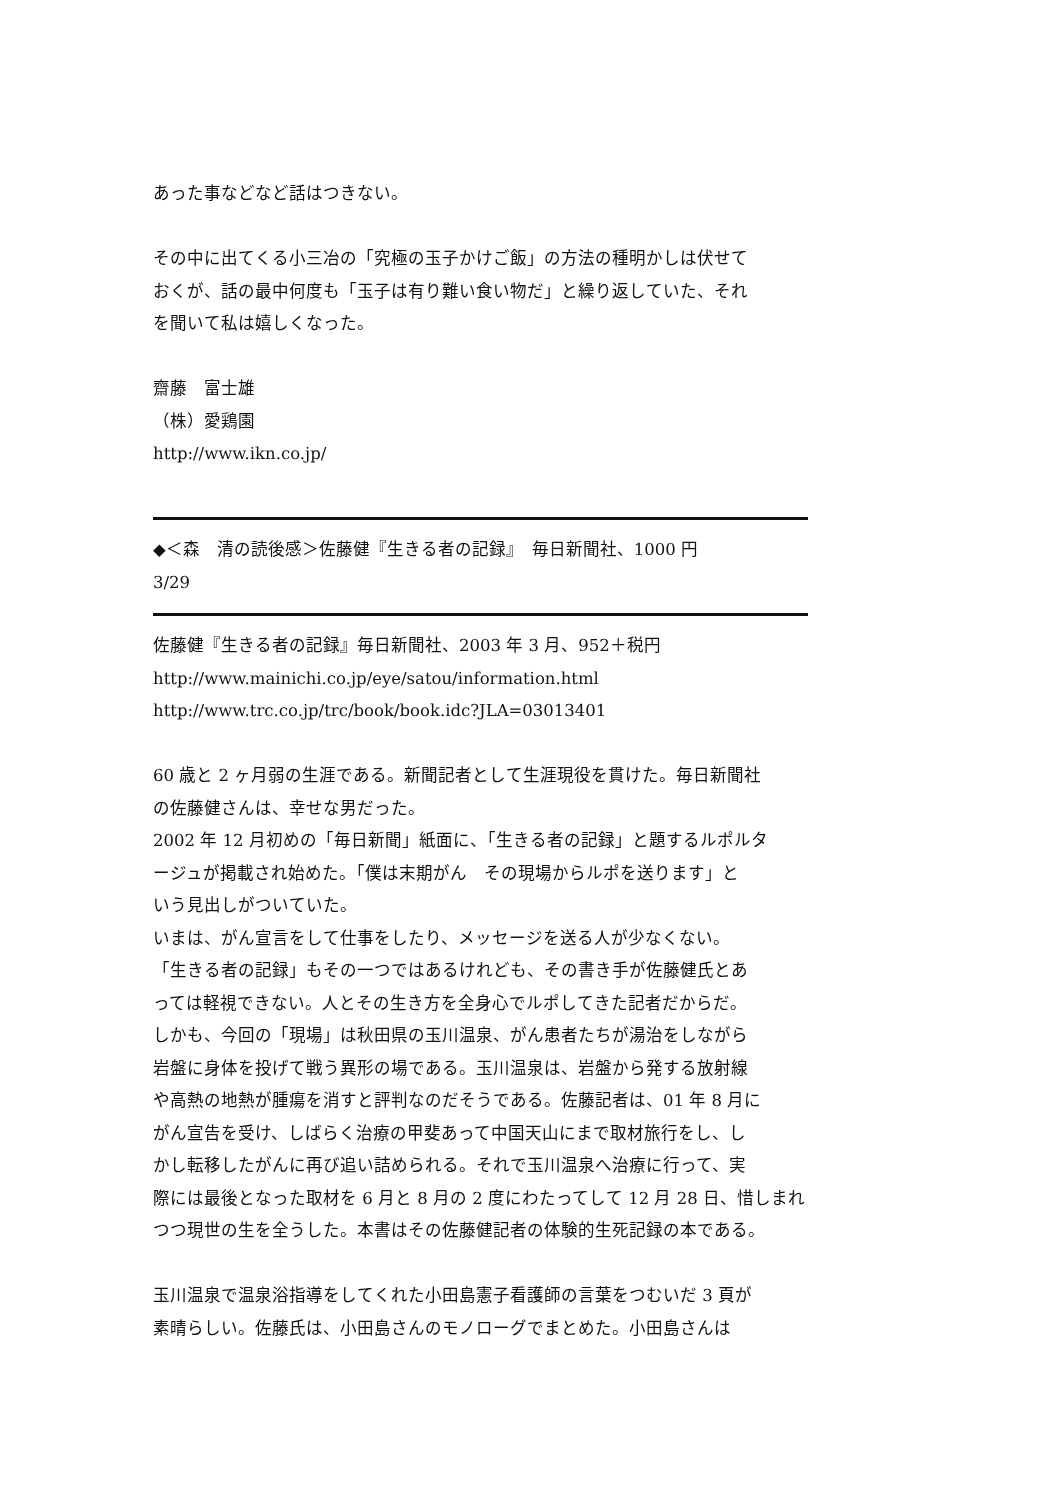あった事などなど話はつきない。
その中に出てくる小三冶の「究極の玉子かけご飯」の方法の種明かしは伏せて
おくが、話の最中何度も「玉子は有り難い食い物だ」と繰り返していた、それ
を聞いて私は嬉しくなった。
齋藤　富士雄
（株）愛鶏園
http://www.ikn.co.jp/
◆＜森　清の読後感＞佐藤健『生きる者の記録』　毎日新聞社、1000 円
3/29
佐藤健『生きる者の記録』毎日新聞社、2003 年 3 月、952＋税円
http://www.mainichi.co.jp/eye/satou/information.html
http://www.trc.co.jp/trc/book/book.idc?JLA=03013401
60 歳と 2 ヶ月弱の生涯である。新聞記者として生涯現役を貫けた。毎日新聞社
の佐藤健さんは、幸せな男だった。
2002 年 12 月初めの「毎日新聞」紙面に、「生きる者の記録」と題するルポルタ
ージュが掲載され始めた。「僕は末期がん　その現場からルポを送ります」と
いう見出しがついていた。
いまは、がん宣言をして仕事をしたり、メッセージを送る人が少なくない。
「生きる者の記録」もその一つではあるけれども、その書き手が佐藤健氏とあ
っては軽視できない。人とその生き方を全身心でルポしてきた記者だからだ。
しかも、今回の「現場」は秋田県の玉川温泉、がん患者たちが湯治をしながら
岩盤に身体を投げて戦う異形の場である。玉川温泉は、岩盤から発する放射線
や高熱の地熱が腫瘍を消すと評判なのだそうである。佐藤記者は、01 年 8 月に
がん宣告を受け、しばらく治療の甲斐あって中国天山にまで取材旅行をし、し
かし転移したがんに再び追い詰められる。それで玉川温泉へ治療に行って、実
際には最後となった取材を 6 月と 8 月の 2 度にわたってして 12 月 28 日、惜しまれ
つつ現世の生を全うした。本書はその佐藤健記者の体験的生死記録の本である。
玉川温泉で温泉浴指導をしてくれた小田島憲子看護師の言葉をつむいだ 3 頁が
素晴らしい。佐藤氏は、小田島さんのモノローグでまとめた。小田島さんは